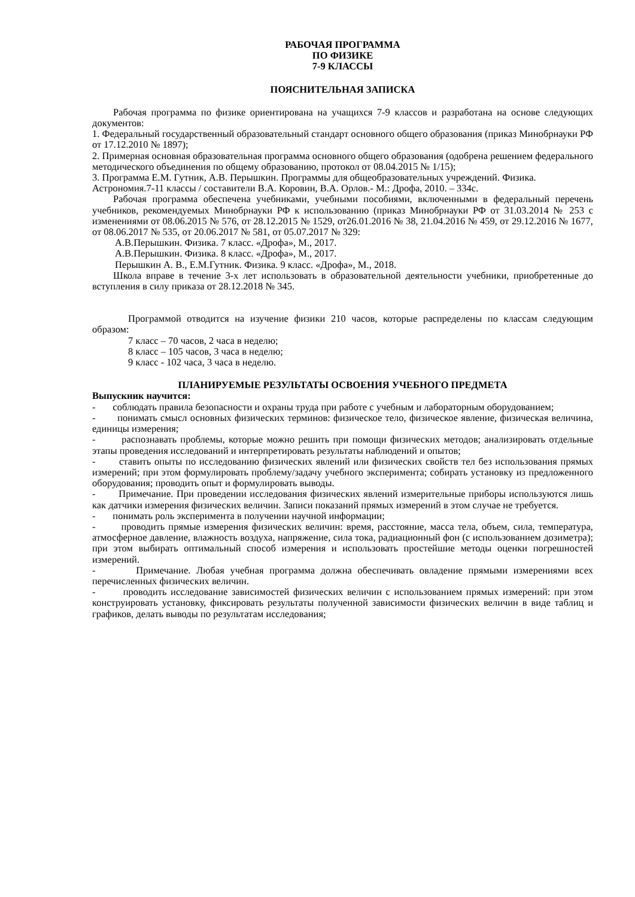РАБОЧАЯ ПРОГРАММА
ПО ФИЗИКЕ
7-9 КЛАССЫ
ПОЯСНИТЕЛЬНАЯ ЗАПИСКА
Рабочая программа по физике ориентирована на учащихся 7-9 классов и разработана на основе следующих документов:
1. Федеральный государственный образовательный стандарт основного общего образования (приказ Минобрнауки РФ от 17.12.2010 № 1897);
2. Примерная основная образовательная программа основного общего образования (одобрена решением федерального методического объединения по общему образованию, протокол от 08.04.2015 № 1/15);
3. Программа Е.М. Гутник, А.В. Перышкин. Программы для общеобразовательных учреждений. Физика. Астрономия.7-11 классы / составители В.А. Коровин, В.А. Орлов.- М.: Дрофа, 2010. – 334с.
Рабочая программа обеспечена учебниками, учебными пособиями, включенными в федеральный перечень учебников, рекомендуемых Минобрнауки РФ к использованию (приказ Минобрнауки РФ от 31.03.2014 № 253 с изменениями от 08.06.2015 № 576, от 28.12.2015 № 1529, от26.01.2016 № 38, 21.04.2016 № 459, от 29.12.2016 № 1677, от 08.06.2017 № 535, от 20.06.2017 № 581, от 05.07.2017 № 329:
А.В.Перышкин. Физика. 7 класс. «Дрофа», М., 2017.
А.В.Перышкин. Физика. 8 класс. «Дрофа», М., 2017.
Перышкин А. В., Е.М.Гутник. Физика. 9 класс. «Дрофа», М., 2018.
Школа вправе в течение 3-х лет использовать в образовательной деятельности учебники, приобретенные до вступления в силу приказа от 28.12.2018 № 345.
Программой отводится на изучение физики 210 часов, которые распределены по классам следующим образом:
7 класс – 70 часов, 2 часа в неделю;
8 класс – 105 часов, 3 часа в неделю;
9 класс - 102 часа, 3 часа в неделю.
ПЛАНИРУЕМЫЕ РЕЗУЛЬТАТЫ ОСВОЕНИЯ УЧЕБНОГО ПРЕДМЕТА
Выпускник научится:
- соблюдать правила безопасности и охраны труда при работе с учебным и лабораторным оборудованием;
- понимать смысл основных физических терминов: физическое тело, физическое явление, физическая величина, единицы измерения;
- распознавать проблемы, которые можно решить при помощи физических методов; анализировать отдельные этапы проведения исследований и интерпретировать результаты наблюдений и опытов;
- ставить опыты по исследованию физических явлений или физических свойств тел без использования прямых измерений; при этом формулировать проблему/задачу учебного эксперимента; собирать установку из предложенного оборудования; проводить опыт и формулировать выводы.
- Примечание. При проведении исследования физических явлений измерительные приборы используются лишь как датчики измерения физических величин. Записи показаний прямых измерений в этом случае не требуется.
- понимать роль эксперимента в получении научной информации;
- проводить прямые измерения физических величин: время, расстояние, масса тела, объем, сила, температура, атмосферное давление, влажность воздуха, напряжение, сила тока, радиационный фон (с использованием дозиметра); при этом выбирать оптимальный способ измерения и использовать простейшие методы оценки погрешностей измерений.
- Примечание. Любая учебная программа должна обеспечивать овладение прямыми измерениями всех перечисленных физических величин.
- проводить исследование зависимостей физических величин с использованием прямых измерений: при этом конструировать установку, фиксировать результаты полученной зависимости физических величин в виде таблиц и графиков, делать выводы по результатам исследования;